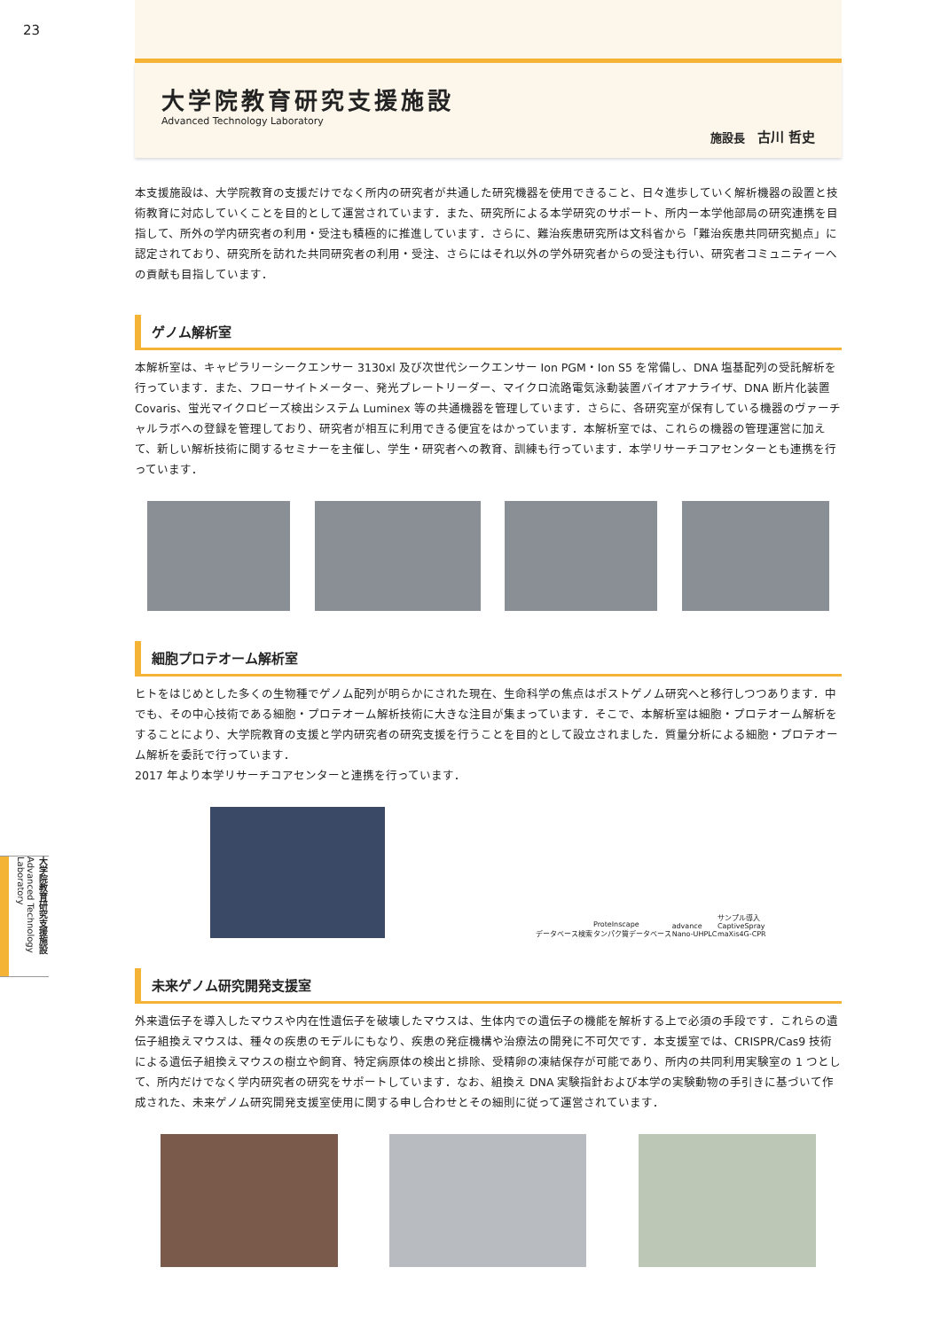23
大学院教育研究支援施設
Advanced Technology Laboratory
施設長 古川 哲史
本支援施設は、大学院教育の支援だけでなく所内の研究者が共通した研究機器を使用できること、日々進歩していく解析機器の設置と技術教育に対応していくことを目的として運営されています．また、研究所による本学研究のサポート、所内ー本学他部局の研究連携を目指して、所外の学内研究者の利用・受注も積極的に推進しています．さらに、難治疾患研究所は文科省から「難治疾患共同研究拠点」に認定されており、研究所を訪れた共同研究者の利用・受注、さらにはそれ以外の学外研究者からの受注も行い、研究者コミュニティーへの貢献も目指しています．
ゲノム解析室
本解析室は、キャピラリーシークエンサー 3130xl 及び次世代シークエンサー Ion PGM・Ion S5 を常備し、DNA 塩基配列の受託解析を行っています．また、フローサイトメーター、発光プレートリーダー、マイクロ流路電気泳動装置バイオアナライザ、DNA 断片化装置 Covaris、蛍光マイクロビーズ検出システム Luminex 等の共通機器を管理しています．さらに、各研究室が保有している機器のヴァーチャルラボへの登録を管理しており、研究者が相互に利用できる便宜をはかっています．本解析室では、これらの機器の管理運営に加えて、新しい解析技術に関するセミナーを主催し、学生・研究者への教育、訓練も行っています．本学リサーチコアセンターとも連携を行っています．
細胞プロテオーム解析室
ヒトをはじめとした多くの生物種でゲノム配列が明らかにされた現在、生命科学の焦点はポストゲノム研究へと移行しつつあります．中でも、その中心技術である細胞・プロテオーム解析技術に大きな注目が集まっています．そこで、本解析室は細胞・プロテオーム解析をすることにより、大学院教育の支援と学内研究者の研究支援を行うことを目的として設立されました．質量分析による細胞・プロテオーム解析を委託で行っています．
2017 年より本学リサーチコアセンターと連携を行っています．
データベース検索 ProteInscape
タンパク質データベース advance
Nano-UHPLC サンプル導入
CaptiveSpray
maXis4G-CPR
未来ゲノム研究開発支援室
外来遺伝子を導入したマウスや内在性遺伝子を破壊したマウスは、生体内での遺伝子の機能を解析する上で必須の手段です．これらの遺伝子組換えマウスは、種々の疾患のモデルにもなり、疾患の発症機構や治療法の開発に不可欠です．本支援室では、CRISPR/Cas9 技術による遺伝子組換えマウスの樹立や飼育、特定病原体の検出と排除、受精卵の凍結保存が可能であり、所内の共同利用実験室の 1 つとして、所内だけでなく学内研究者の研究をサポートしています．なお、組換え DNA 実験指針および本学の実験動物の手引きに基づいて作成された、未来ゲノム研究開発支援室使用に関する申し合わせとその細則に従って運営されています．
大学院教育研究支援施設 Advanced Technology Laboratory